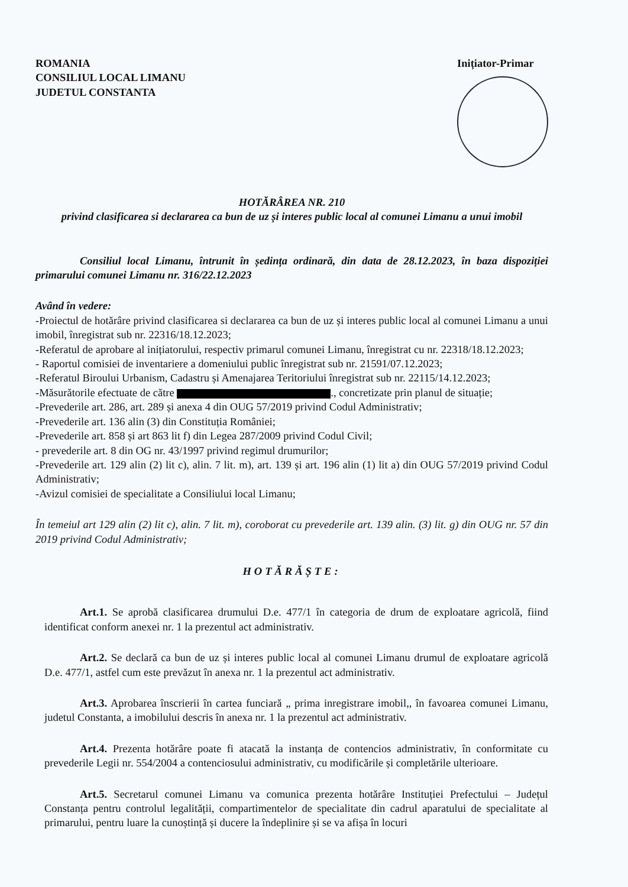ROMANIA
CONSILIUL LOCAL LIMANU
JUDETUL CONSTANTA
Inițiator-Primar
HOTĂRÂREA NR. 210
privind clasificarea si declararea ca bun de uz și interes public local al comunei Limanu a unui imobil
Consiliul local Limanu, întrunit în ședința ordinară, din data de 28.12.2023, în baza dispoziției primarului comunei Limanu nr. 316/22.12.2023
Având în vedere:
-Proiectul de hotărâre privind clasificarea si declararea ca bun de uz și interes public local al comunei Limanu a unui imobil, înregistrat sub nr. 22316/18.12.2023;
-Referatul de aprobare al inițiatorului, respectiv primarul comunei Limanu, înregistrat cu nr. 22318/18.12.2023;
- Raportul comisiei de inventariere a domeniului public înregistrat sub nr. 21591/07.12.2023;
-Referatul Biroului Urbanism, Cadastru și Amenajarea Teritoriului înregistrat sub nr. 22115/14.12.2023;
-Măsurătorile efectuate de către ., concretizate prin planul de situație;
-Prevederile art. 286, art. 289 și anexa 4 din OUG 57/2019 privind Codul Administrativ;
-Prevederile art. 136 alin (3) din Constituția României;
-Prevederile art. 858 și art 863 lit f) din Legea 287/2009 privind Codul Civil;
- prevederile art. 8 din OG nr. 43/1997 privind regimul drumurilor;
-Prevederile art. 129 alin (2) lit c), alin. 7 lit. m), art. 139 și art. 196 alin (1) lit a) din OUG 57/2019 privind Codul Administrativ;
-Avizul comisiei de specialitate a Consiliului local Limanu;
În temeiul art 129 alin (2) lit c), alin. 7 lit. m), coroborat cu prevederile art. 139 alin. (3) lit. g) din OUG nr. 57 din 2019 privind Codul Administrativ;
HOTĂRĂȘTE:
Art.1. Se aprobă clasificarea drumului D.e. 477/1 în categoria de drum de exploatare agricolă, fiind identificat conform anexei nr. 1 la prezentul act administrativ.
Art.2. Se declară ca bun de uz și interes public local al comunei Limanu drumul de exploatare agricolă D.e. 477/1, astfel cum este prevăzut în anexa nr. 1 la prezentul act administrativ.
Art.3. Aprobarea înscrierii în cartea funciară „ prima inregistrare imobil,, în favoarea comunei Limanu, judetul Constanta, a imobilului descris în anexa nr. 1 la prezentul act administrativ.
Art.4. Prezenta hotărâre poate fi atacată la instanța de contencios administrativ, în conformitate cu prevederile Legii nr. 554/2004 a contenciosului administrativ, cu modificările și completările ulterioare.
Art.5. Secretarul comunei Limanu va comunica prezenta hotărâre Instituției Prefectului – Județul Constanța pentru controlul legalității, compartimentelor de specialitate din cadrul aparatului de specialitate al primarului, pentru luare la cunoștință și ducere la îndeplinire și se va afișa în locuri